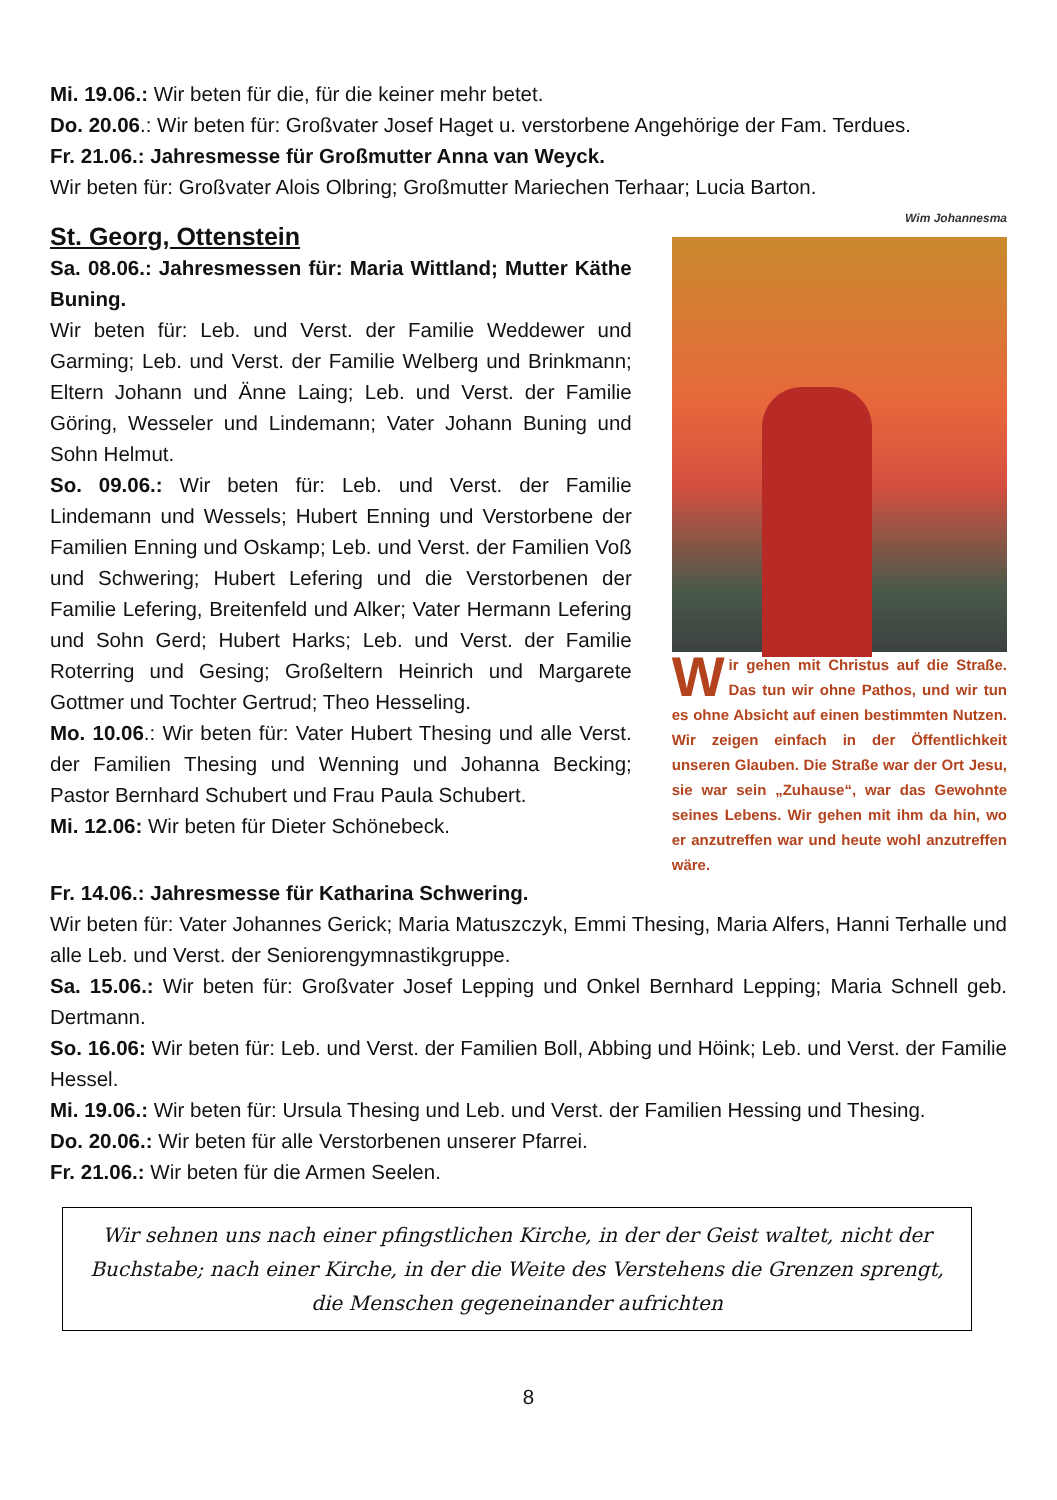Mi. 19.06.: Wir beten für die, für die keiner mehr betet.
Do. 20.06.: Wir beten für: Großvater Josef Haget u. verstorbene Angehörige der Fam. Terdues.
Fr. 21.06.: Jahresmesse für Großmutter Anna van Weyck.
Wir beten für: Großvater Alois Olbring; Großmutter Mariechen Terhaar; Lucia Barton.
St. Georg, Ottenstein
Sa. 08.06.: Jahresmessen für: Maria Wittland; Mutter Käthe Buning.
Wir beten für: Leb. und Verst. der Familie Weddewer und Garming; Leb. und Verst. der Familie Welberg und Brinkmann; Eltern Johann und Änne Laing; Leb. und Verst. der Familie Göring, Wesseler und Lindemann; Vater Johann Buning und Sohn Helmut.
So. 09.06.: Wir beten für: Leb. und Verst. der Familie Lindemann und Wessels; Hubert Enning und Verstorbene der Familien Enning und Oskamp; Leb. und Verst. der Familien Voß und Schwering; Hubert Lefering und die Verstorbenen der Familie Lefering, Breitenfeld und Alker; Vater Hermann Lefering und Sohn Gerd; Hubert Harks; Leb. und Verst. der Familie Roterring und Gesing; Großeltern Heinrich und Margarete Gottmer und Tochter Gertrud; Theo Hesseling.
Mo. 10.06.: Wir beten für: Vater Hubert Thesing und alle Verst. der Familien Thesing und Wenning und Johanna Becking; Pastor Bernhard Schubert und Frau Paula Schubert.
Mi. 12.06: Wir beten für Dieter Schönebeck.
Wim Johannesma
Wir gehen mit Christus auf die Straße. Das tun wir ohne Pathos, und wir tun es ohne Absicht auf einen bestimmten Nutzen. Wir zeigen einfach in der Öffentlichkeit unseren Glauben. Die Straße war der Ort Jesu, sie war sein „Zuhause“, war das Gewohnte seines Lebens. Wir gehen mit ihm da hin, wo er anzutreffen war und heute wohl anzutreffen wäre.
Fr. 14.06.: Jahresmesse für Katharina Schwering.
Wir beten für: Vater Johannes Gerick; Maria Matuszczyk, Emmi Thesing, Maria Alfers, Hanni Terhalle und alle Leb. und Verst. der Seniorengymnastikgruppe.
Sa. 15.06.: Wir beten für: Großvater Josef Lepping und Onkel Bernhard Lepping; Maria Schnell geb. Dertmann.
So. 16.06: Wir beten für: Leb. und Verst. der Familien Boll, Abbing und Höink; Leb. und Verst. der Familie Hessel.
Mi. 19.06.: Wir beten für: Ursula Thesing und Leb. und Verst. der Familien Hessing und Thesing.
Do. 20.06.: Wir beten für alle Verstorbenen unserer Pfarrei.
Fr. 21.06.: Wir beten für die Armen Seelen.
Wir sehnen uns nach einer pfingstlichen Kirche, in der der Geist waltet, nicht der Buchstabe; nach einer Kirche, in der die Weite des Verstehens die Grenzen sprengt, die Menschen gegeneinander aufrichten
8